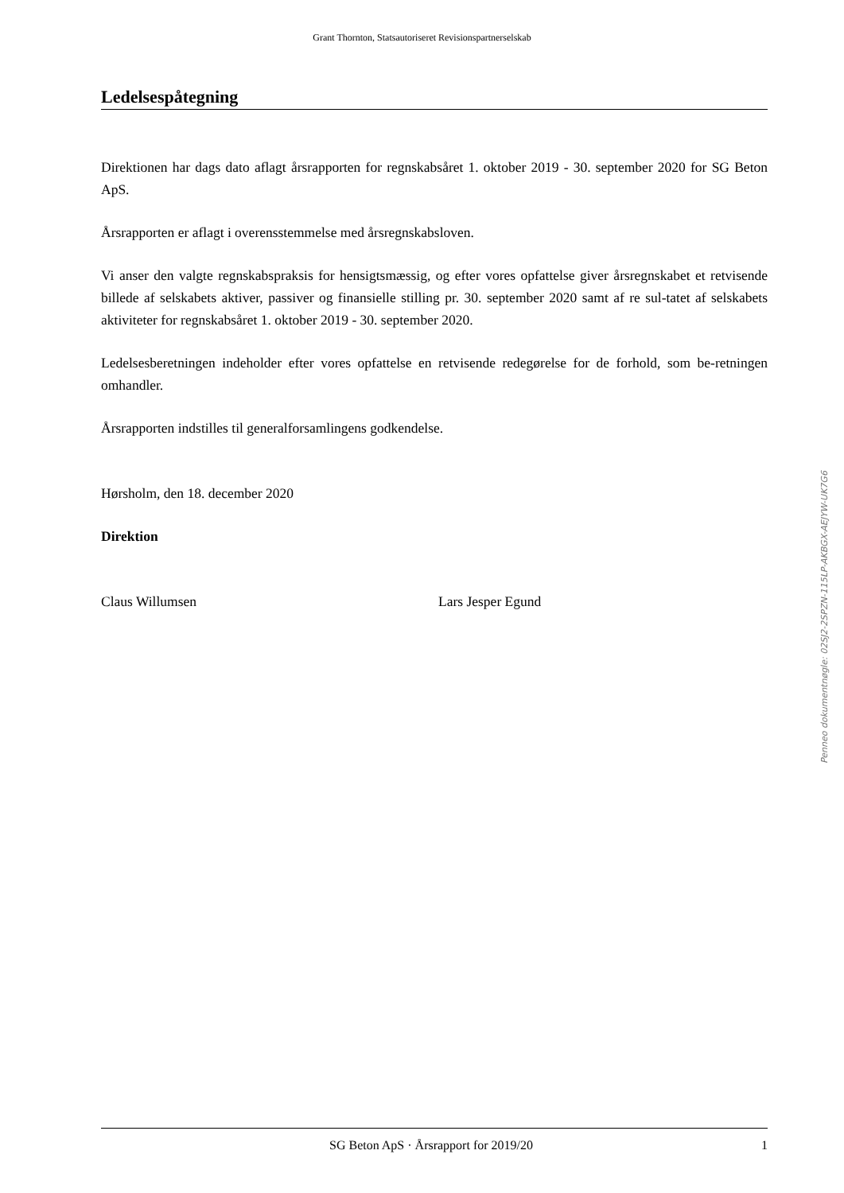Grant Thornton, Statsautoriseret Revisionspartnerselskab
Ledelsespåtegning
Direktionen har dags dato aflagt årsrapporten for regnskabsåret 1. oktober 2019 - 30. september 2020 for SG Beton ApS.
Årsrapporten er aflagt i overensstemmelse med årsregnskabsloven.
Vi anser den valgte regnskabspraksis for hensigtsmæssig, og efter vores opfattelse giver årsregnskabet et retvisende billede af selskabets aktiver, passiver og finansielle stilling pr. 30. september 2020 samt af re sul-tatet af selskabets aktiviteter for regnskabsåret 1. oktober 2019 - 30. september 2020.
Ledelsesberetningen indeholder efter vores opfattelse en retvisende redegørelse for de forhold, som be-retningen omhandler.
Årsrapporten indstilles til generalforsamlingens godkendelse.
Hørsholm, den 18. december 2020
Direktion
Claus Willumsen Lars Jesper Egund
Penneo dokumentnøgle: 02SJ2-2SPZN-115LP-AKBGX-AEJYW-UK7G6
SG Beton ApS · Årsrapport for 2019/20 1